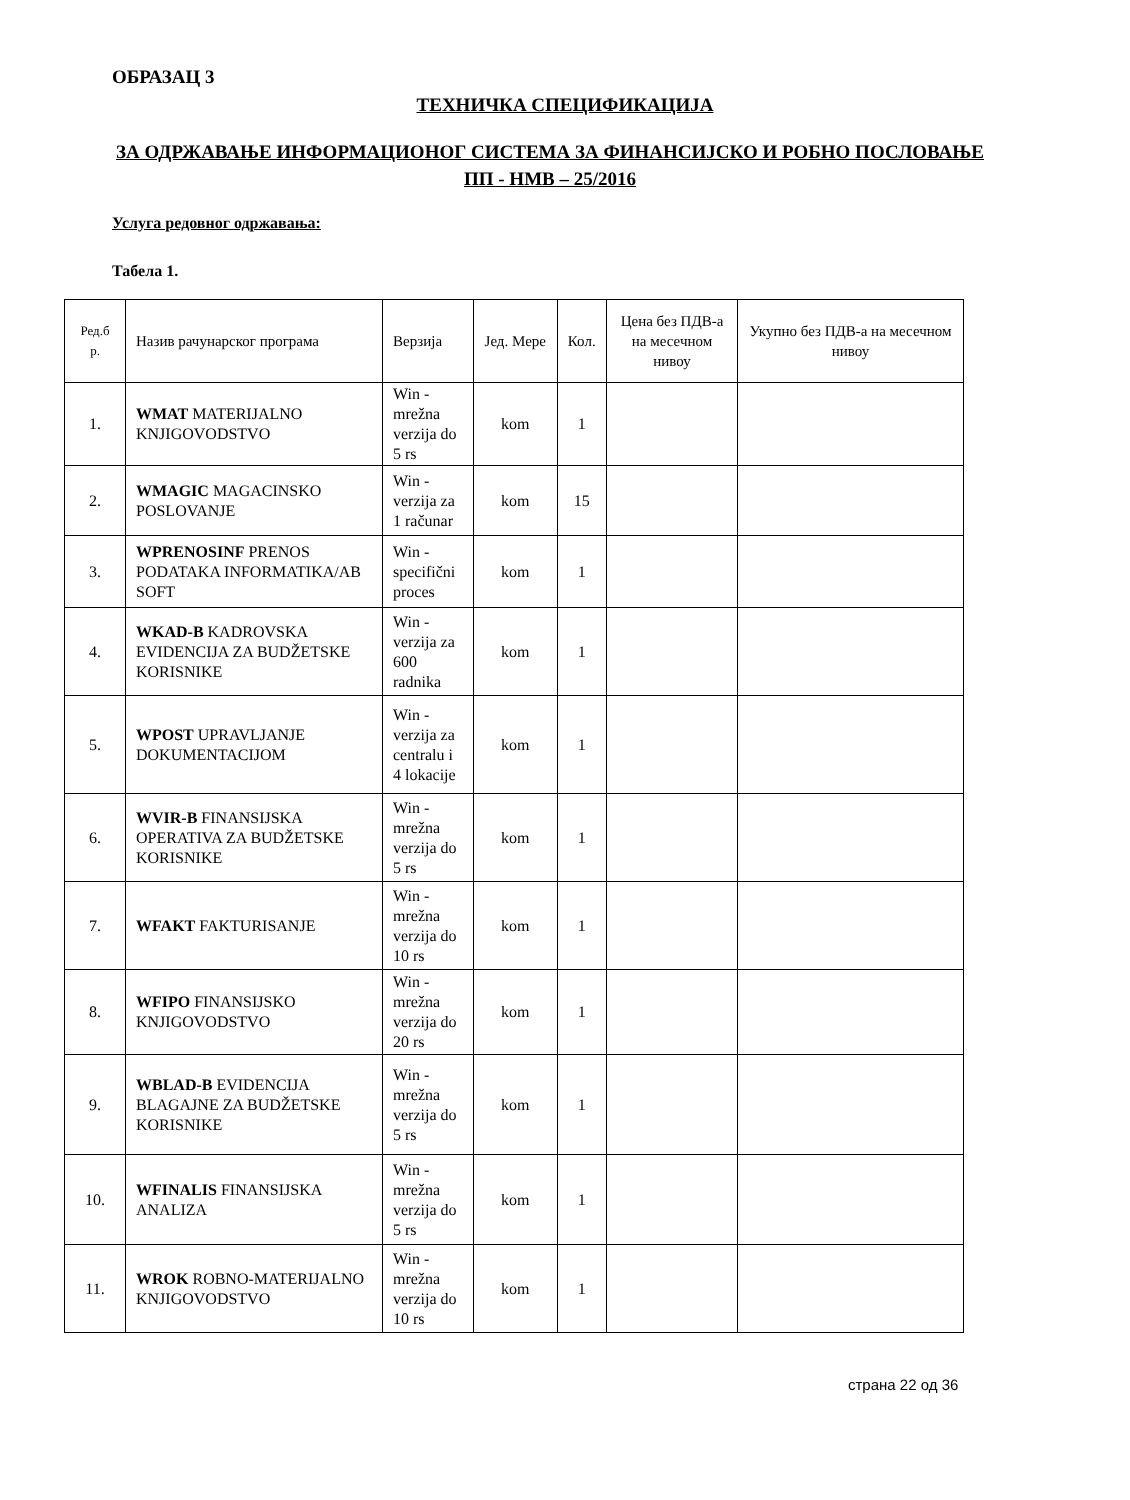ОБРАЗАЦ 3
ТЕХНИЧКА СПЕЦИФИКАЦИЈА
ЗА ОДРЖАВАЊЕ ИНФОРМАЦИОНОГ СИСТЕМА ЗА ФИНАНСИЈСКО И РОБНО ПОСЛОВАЊЕ ПП - НМВ – 25/2016
Услуга редовног одржавања:
Табела 1.
| Ред.б р. | Назив рачунарског програма | Верзија | Јед. Мере | Кол. | Цена без ПДВ-а на месечном нивоу | Укупно без ПДВ-а на месечном нивоу |
| --- | --- | --- | --- | --- | --- | --- |
| 1. | WMAT MATERIJALNO KNJIGOVODSTVO | Win - mrežna verzija do 5 rs | kom | 1 | | |
| 2. | WMAGIC MAGACINSKO POSLOVANJE | Win - verzija za 1 računar | kom | 15 | | |
| 3. | WPRENOSINF PRENOS PODATAKA INFORMATIKA/AB SOFT | Win - specifični proces | kom | 1 | | |
| 4. | WKAD-B KADROVSKA EVIDENCIJA ZA BUDŽETSKE KORISNIKE | Win - verzija za 600 radnika | kom | 1 | | |
| 5. | WPOST UPRAVLJANJE DOKUMENTACIJOM | Win - verzija za centralu i 4 lokacije | kom | 1 | | |
| 6. | WVIR-B FINANSIJSKA OPERATIVA ZA BUDŽETSKE KORISNIKE | Win - mrežna verzija do 5 rs | kom | 1 | | |
| 7. | WFAKT FAKTURISANJE | Win - mrežna verzija do 10 rs | kom | 1 | | |
| 8. | WFIPO FINANSIJSKO KNJIGOVODSTVO | Win - mrežna verzija do 20 rs | kom | 1 | | |
| 9. | WBLAD-B EVIDENCIJA BLAGAJNE ZA BUDŽETSKE KORISNIKE | Win - mrežna verzija do 5 rs | kom | 1 | | |
| 10. | WFINALIS FINANSIJSKA ANALIZA | Win - mrežna verzija do 5 rs | kom | 1 | | |
| 11. | WROK ROBNO-MATERIJALNO KNJIGOVODSTVO | Win - mrežna verzija do 10 rs | kom | 1 | | |
страна 22 од 36